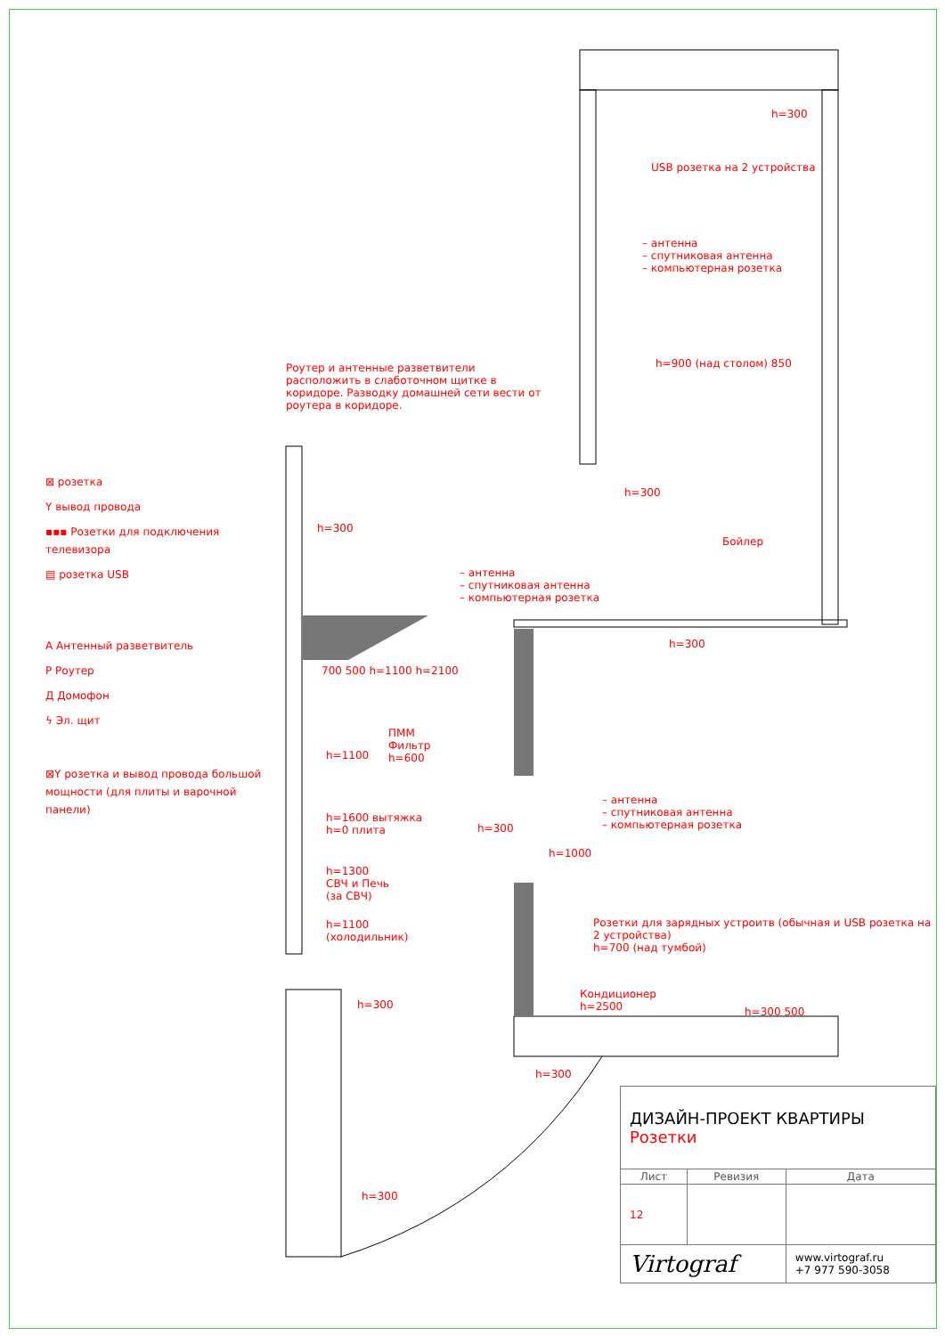⊠ розетка
Y вывод провода
▪▪▪ Розетки для подключения телевизора
▤ розетка USB
A Антенный разветвитель
P Роутер
Д Домофон
ϟ Эл. щит
⊠Y розетка и вывод провода большой мощности (для плиты и варочной панели)
Роутер и антенные разветвители расположить в слаботочном щитке в коридоре. Разводку домашней сети вести от роутера в коридоре.
USB розетка на 2 устройства
– антенна
– спутниковая антенна
– компьютерная розетка
– антенна
– спутниковая антенна
– компьютерная розетка
– антенна
– спутниковая антенна
– компьютерная розетка
h=300
h=900 (над столом) 850
h=300
h=300
Бойлер
700 500 h=1100 h=2100
ПММ
Фильтр
h=600
h=1100
h=1600 вытяжка
h=0 плита
h=1300
СВЧ и Печь
(за СВЧ)
h=1100
(холодильник)
h=300
h=300
h=300
h=300
h=1000
Розетки для зарядных устроитв (обычная и USB розетка на 2 устройства)
h=700 (над тумбой)
Кондиционер
h=2500
h=300 500
h=300
| ДИЗАЙН-ПРОЕКТ КВАРТИРЫ Розетки | | |
| Лист | Ревизия | Дата |
| 12 | | |
| Virtograf | | www.virtograf.ru +7 977 590-3058 |